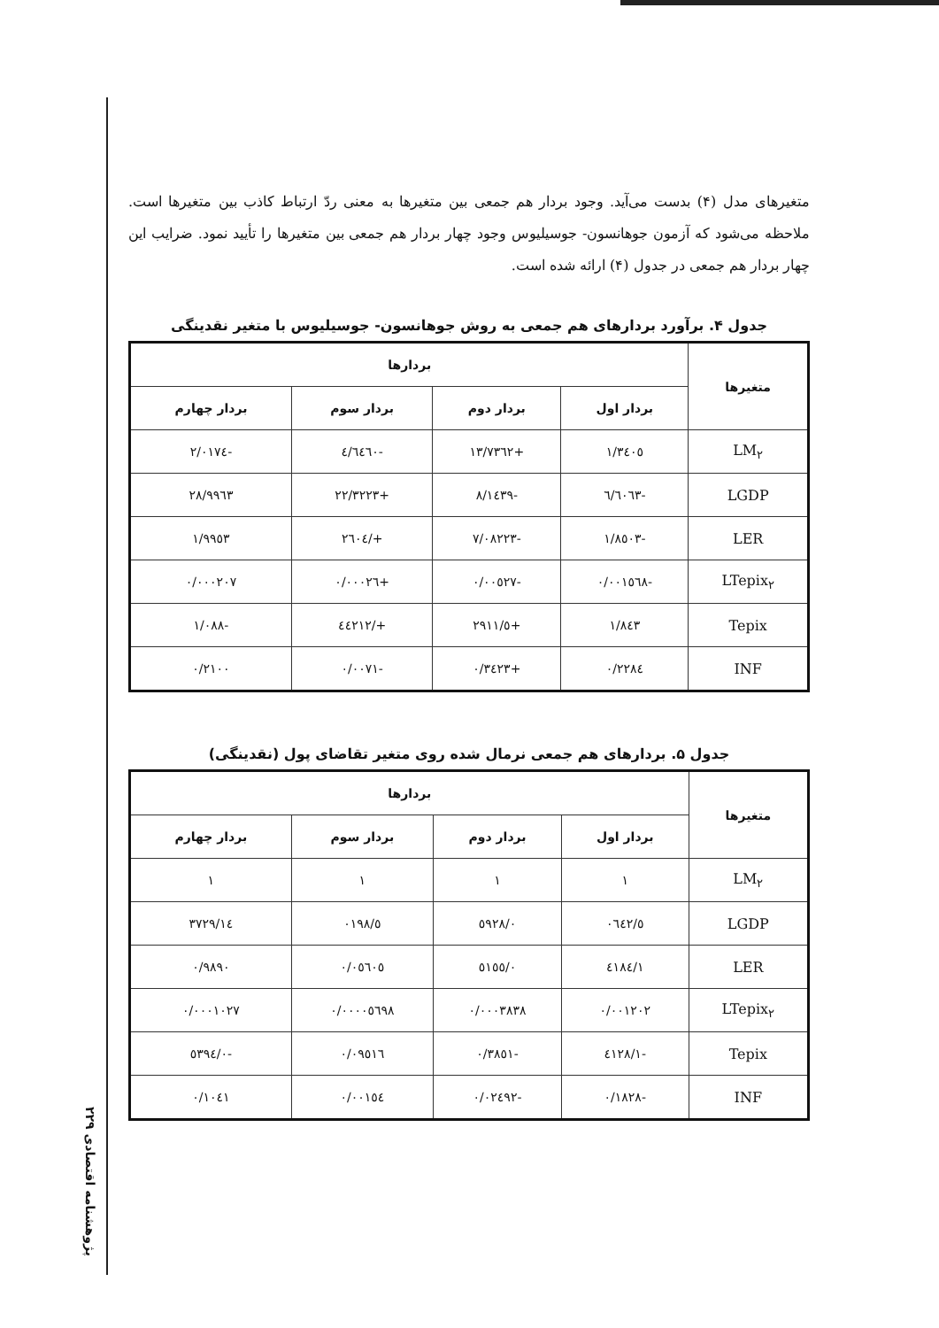پژوهشنامه اقتصادی ۲۲۹
متغیرهای مدل (۴) بدست می‌آید. وجود بردار هم جمعی بین متغیرها به معنی ردّ ارتباط کاذب بین متغیرها است. ملاحظه می‌شود که آزمون جوهانسون- جوسیلیوس وجود چهار بردار هم جمعی بین متغیرها را تأیید نمود. ضرایب این چهار بردار هم جمعی در جدول (۴) ارائه شده است.
جدول ۴. برآورد بردارهای هم جمعی به روش جوهانسون- جوسیلیوس با متغیر نقدینگی
| متغیرها | بردارها | | | |
| --- | --- | --- | --- | --- |
| | بردار اول | بردار دوم | بردار سوم | بردار چهارم |
| LM<sub>۲</sub> | ۱/۳٤۰٥ | +۱۳/۷۳٦۲ | -٤/٦٤٦۰ | -۲/۰۱۷٤ |
| LGDP | -٦/٦۰٦۳ | -۸/۱٤۳۹ | +۲۲/۳۲۲۳ | ۲۸/۹۹٦۳ |
| LER | -۱/۸٥۰۳ | -۷/۰۸۲۲۳ | +/۲٦۰٤ | ۱/۹۹٥۳ |
| LTepix<sub>۲</sub> | -۰/۰۰۱٥٦۸ | -۰/۰۰٥۲۷ | +۰/۰۰۰۲٦ | ۰/۰۰۰۲۰۷ |
| Tepix | ۱/۸٤۳ | +٥/۲۹۱۱ | +/٤٤۲۱۲ | -۱/۰۸۸ |
| INF | ۰/۲۲۸٤ | +۰/۳٤۲۳ | -۰/۰۰۷۱ | ۰/۲۱۰۰ |
جدول ۵. بردارهای هم جمعی نرمال شده روی متغیر تقاضای پول (نقدینگی)
| متغیرها | بردارها | | | |
| --- | --- | --- | --- | --- |
| | بردار اول | بردار دوم | بردار سوم | بردار چهارم |
| LM<sub>۲</sub> | ۱ | ۱ | ۱ | ۱ |
| LGDP | ٥/۰٦٤۲ | ۰/٥۹۲۸ | ٥/۰۱۹۸ | ۱٤/۳۷۲۹ |
| LER | ۱/٤۱۸٤ | ۰/٥۱٥٥ | ۰/۰٥٦۰٥ | ۰/۹۸۹۰ |
| LTepix<sub>۲</sub> | ۰/۰۰۱۲۰۲ | ۰/۰۰۰۳۸۳۸ | ۰/۰۰۰۰٥٦۹۸ | ۰/۰۰۰۱۰۲۷ |
| Tepix | -۱/٤۱۲۸ | -۰/۳۸٥۱ | ۰/۰۹٥۱٦ | -۰/٥۳۹٤ |
| INF | -۰/۱۸۲۸ | -۰/۰۲٤۹۲ | ۰/۰۰۱٥٤ | ۰/۱۰٤۱ |